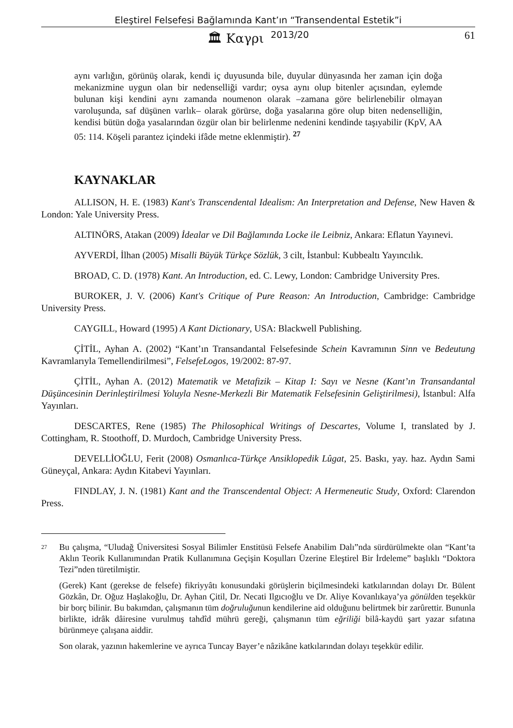Eleştirel Felsefesi Bağlamında Kant’ın “Transendental Estetik”i
🏛 Καγρι 2013/20 61
aynı varlığın, görünüş olarak, kendi iç duyusunda bile, duyular dünyasında her zaman için doğa mekanizmine uygun olan bir nedenselliği vardır; oysa aynı olup bitenler açısından, eylemde bulunan kişi kendini aynı zamanda noumenon olarak –zamana göre belirlenebilir olmayan varoluşunda, saf düşünen varlık– olarak görürse, doğa yasalarına göre olup biten nedenselliğin, kendisi bütün doğa yasalarından özgür olan bir belirlenme nedenini kendinde taşıyabilir (KpV, AA 05: 114. Köşeli parantez içindeki ifâde metne eklenmiştir). <sup>27</sup>
KAYNAKLAR
ALLISON, H. E. (1983) Kant's Transcendental Idealism: An Interpretation and Defense, New Haven & London: Yale University Press.
ALTINÖRS, Atakan (2009) İdealar ve Dil Bağlamında Locke ile Leibniz, Ankara: Eflatun Yayınevi.
AYVERDİ, İlhan (2005) Misalli Büyük Türkçe Sözlük, 3 cilt, İstanbul: Kubbealtı Yayıncılık.
BROAD, C. D. (1978) Kant. An Introduction, ed. C. Lewy, London: Cambridge University Pres.
BUROKER, J. V. (2006) Kant's Critique of Pure Reason: An Introduction, Cambridge: Cambridge University Press.
CAYGILL, Howard (1995) A Kant Dictionary, USA: Blackwell Publishing.
ÇİTİL, Ayhan A. (2002) “Kant’ın Transandantal Felsefesinde Schein Kavramının Sinn ve Bedeutung Kavramlarıyla Temellendirilmesi”, FelsefeLogos, 19/2002: 87-97.
ÇİTİL, Ayhan A. (2012) Matematik ve Metafizik – Kitap I: Sayı ve Nesne (Kant’ın Transandantal Düşüncesinin Derinleştirilmesi Yoluyla Nesne-Merkezli Bir Matematik Felsefesinin Geliştirilmesi), İstanbul: Alfa Yayınları.
DESCARTES, Rene (1985) The Philosophical Writings of Descartes, Volume I, translated by J. Cottingham, R. Stoothoff, D. Murdoch, Cambridge University Press.
DEVELLİOĞLU, Ferit (2008) Osmanlıca-Türkçe Ansiklopedik Lûgat, 25. Baskı, yay. haz. Aydın Sami Güneyçal, Ankara: Aydın Kitabevi Yayınları.
FINDLAY, J. N. (1981) Kant and the Transcendental Object: A Hermeneutic Study, Oxford: Clarendon Press.
<sup>27</sup>
Bu çalışma, “Uludağ Üniversitesi Sosyal Bilimler Enstitüsü Felsefe Anabilim Dalı”nda sürdürülmekte olan “Kant’ta Aklın Teorik Kullanımından Pratik Kullanımına Geçişin Koşulları Üzerine Eleştirel Bir İrdeleme” başlıklı “Doktora Tezi”nden türetilmiştir.
(Gerek) Kant (gerekse de felsefe) fikriyyâtı konusundaki görüşlerin biçilmesindeki katkılarından dolayı Dr. Bülent Gözkân, Dr. Oğuz Haşlakoğlu, Dr. Ayhan Çitil, Dr. Necati Ilgıcıoğlu ve Dr. Aliye Kovanlıkaya’ya gönülden teşekkür bir borç bilinir. Bu bakımdan, çalışmanın tüm doğruluğunun kendilerine aid olduğunu belirtmek bir zarûrettir. Bununla birlikte, idrâk dâiresine vurulmuş tahdîd mührü gereği, çalışmanın tüm eğriliği bilâ-kaydü şart yazar sıfatına bürünmeye çalışana aiddir.
Son olarak, yazının hakemlerine ve ayrıca Tuncay Bayer’e nâzikâne katkılarından dolayı teşekkür edilir.